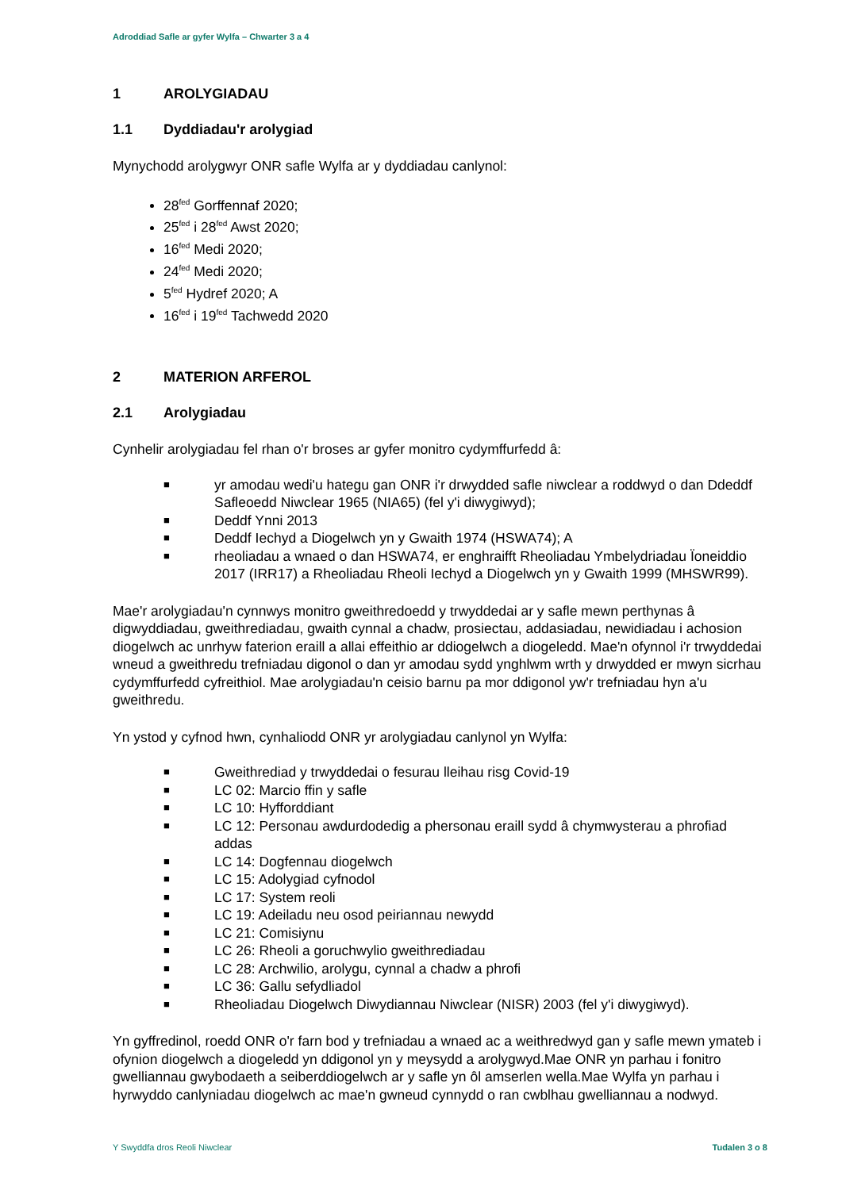Adroddiad Safle ar gyfer Wylfa – Chwarter 3 a 4
1 AROLYGIADAU
1.1 Dyddiadau'r arolygiad
Mynychodd arolygwyr ONR safle Wylfa ar y dyddiadau canlynol:
28<sup>fed</sup> Gorffennaf 2020;
25<sup>fed</sup> i 28<sup>fed</sup> Awst 2020;
16<sup>fed</sup> Medi 2020;
24<sup>fed</sup> Medi 2020;
5<sup>fed</sup> Hydref 2020; A
16<sup>fed</sup> i 19<sup>fed</sup> Tachwedd 2020
2 MATERION ARFEROL
2.1 Arolygiadau
Cynhelir arolygiadau fel rhan o'r broses ar gyfer monitro cydymffurfedd â:
■ yr amodau wedi'u hategu gan ONR i'r drwydded safle niwclear a roddwyd o dan Ddeddf Safleoedd Niwclear 1965 (NIA65) (fel y'i diwygiwyd);
■ Deddf Ynni 2013
■ Deddf Iechyd a Diogelwch yn y Gwaith 1974 (HSWA74); A
■ rheoliadau a wnaed o dan HSWA74, er enghraifft Rheoliadau Ymbelydriadau Ïoneiddio 2017 (IRR17) a Rheoliadau Rheoli Iechyd a Diogelwch yn y Gwaith 1999 (MHSWR99).
Mae'r arolygiadau'n cynnwys monitro gweithredoedd y trwyddedai ar y safle mewn perthynas â digwyddiadau, gweithrediadau, gwaith cynnal a chadw, prosiectau, addasiadau, newidiadau i achosion diogelwch ac unrhyw faterion eraill a allai effeithio ar ddiogelwch a diogeledd. Mae'n ofynnol i'r trwyddedai wneud a gweithredu trefniadau digonol o dan yr amodau sydd ynghlwm wrth y drwydded er mwyn sicrhau cydymffurfedd cyfreithiol. Mae arolygiadau'n ceisio barnu pa mor ddigonol yw'r trefniadau hyn a'u gweithredu.
Yn ystod y cyfnod hwn, cynhaliodd ONR yr arolygiadau canlynol yn Wylfa:
■ Gweithrediad y trwyddedai o fesurau lleihau risg Covid-19
■ LC 02: Marcio ffin y safle
■ LC 10: Hyfforddiant
■ LC 12: Personau awdurdodedig a phersonau eraill sydd â chymwysterau a phrofiad addas
■ LC 14: Dogfennau diogelwch
■ LC 15: Adolygiad cyfnodol
■ LC 17: System reoli
■ LC 19: Adeiladu neu osod peiriannau newydd
■ LC 21: Comisiynu
■ LC 26: Rheoli a goruchwylio gweithrediadau
■ LC 28: Archwilio, arolygu, cynnal a chadw a phrofi
■ LC 36: Gallu sefydliadol
■ Rheoliadau Diogelwch Diwydiannau Niwclear (NISR) 2003 (fel y'i diwygiwyd).
Yn gyffredinol, roedd ONR o'r farn bod y trefniadau a wnaed ac a weithredwyd gan y safle mewn ymateb i ofynion diogelwch a diogeledd yn ddigonol yn y meysydd a arolygwyd.Mae ONR yn parhau i fonitro gwelliannau gwybodaeth a seiberddiogelwch ar y safle yn ôl amserlen wella.Mae Wylfa yn parhau i hyrwyddo canlyniadau diogelwch ac mae'n gwneud cynnydd o ran cwblhau gwelliannau a nodwyd.
Y Swyddfa dros Reoli Niwclear Tudalen 3 o 8